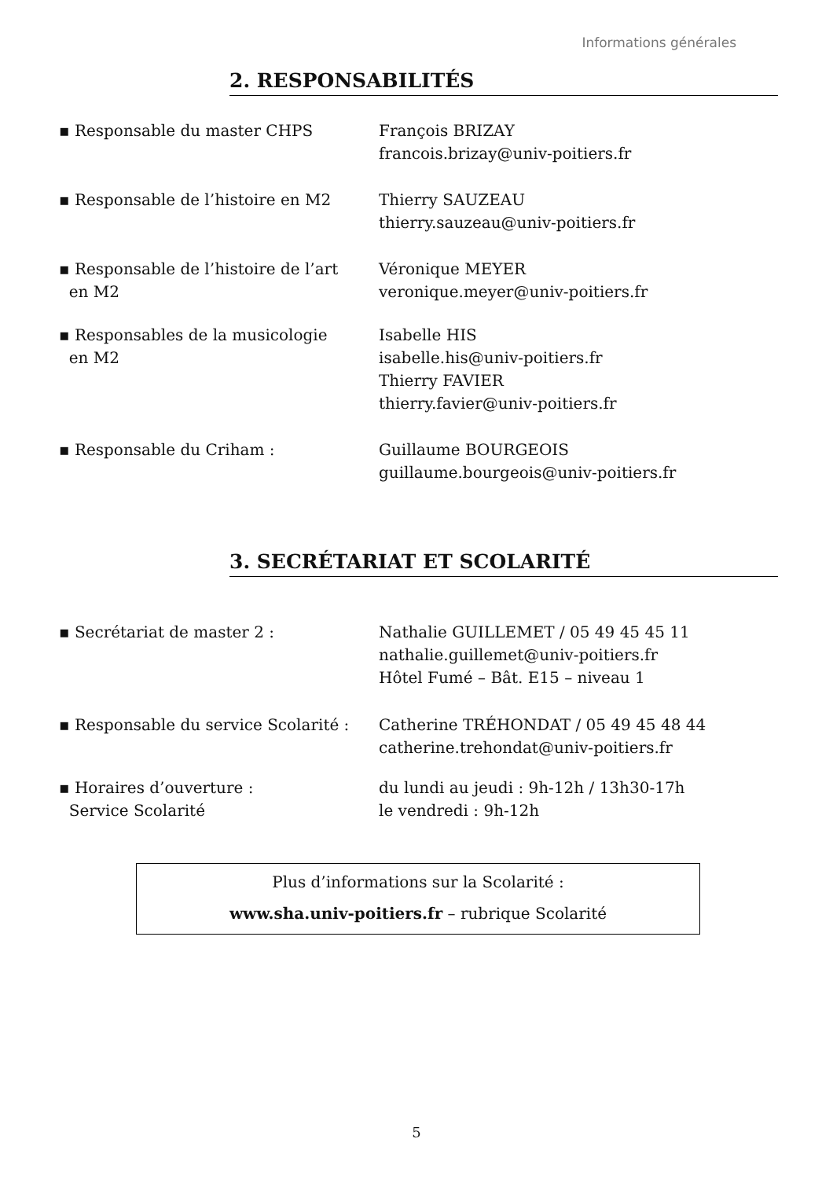Informations générales
2. RESPONSABILITÉS
▪ Responsable du master CHPS François BRIZAY
francois.brizay@univ-poitiers.fr
▪ Responsable de l’histoire en M2 Thierry SAUZEAU
thierry.sauzeau@univ-poitiers.fr
▪ Responsable de l’histoire de l’art
en M2
Véronique MEYER
veronique.meyer@univ-poitiers.fr
▪ Responsables de la musicologie
en M2
Isabelle HIS
isabelle.his@univ-poitiers.fr
Thierry FAVIER
thierry.favier@univ-poitiers.fr
▪ Responsable du Criham : Guillaume BOURGEOIS
guillaume.bourgeois@univ-poitiers.fr
3. SECRÉTARIAT ET SCOLARITÉ
▪ Secrétariat de master 2 : Nathalie GUILLEMET / 05 49 45 45 11
nathalie.guillemet@univ-poitiers.fr
Hôtel Fumé – Bât. E15 – niveau 1
▪ Responsable du service Scolarité :
Catherine TRÉHONDAT / 05 49 45 48 44
catherine.trehondat@univ-poitiers.fr
▪ Horaires d’ouverture :
Service Scolarité
du lundi au jeudi : 9h-12h / 13h30-17h
le vendredi : 9h-12h
Plus d’informations sur la Scolarité :
www.sha.univ-poitiers.fr – rubrique Scolarité
5